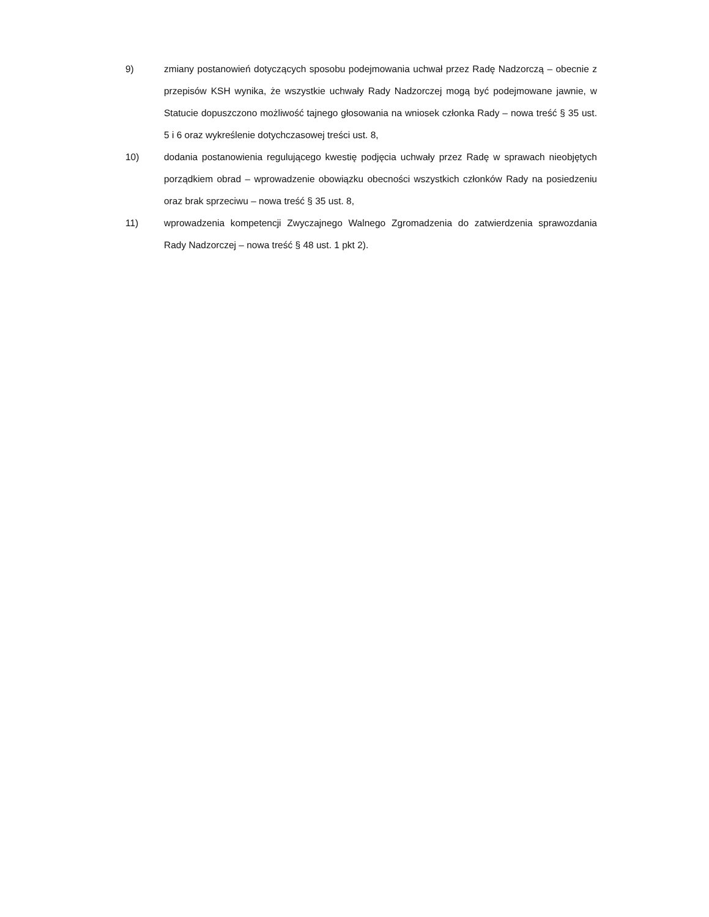9) zmiany postanowień dotyczących sposobu podejmowania uchwał przez Radę Nadzorczą – obecnie z przepisów KSH wynika, że wszystkie uchwały Rady Nadzorczej mogą być podejmowane jawnie, w Statucie dopuszczono możliwość tajnego głosowania na wniosek członka Rady – nowa treść § 35 ust. 5 i 6 oraz wykreślenie dotychczasowej treści ust. 8,
10) dodania postanowienia regulującego kwestię podjęcia uchwały przez Radę w sprawach nieobjętych porządkiem obrad – wprowadzenie obowiązku obecności wszystkich członków Rady na posiedzeniu oraz brak sprzeciwu – nowa treść § 35 ust. 8,
11) wprowadzenia kompetencji Zwyczajnego Walnego Zgromadzenia do zatwierdzenia sprawozdania Rady Nadzorczej – nowa treść § 48 ust. 1 pkt 2).